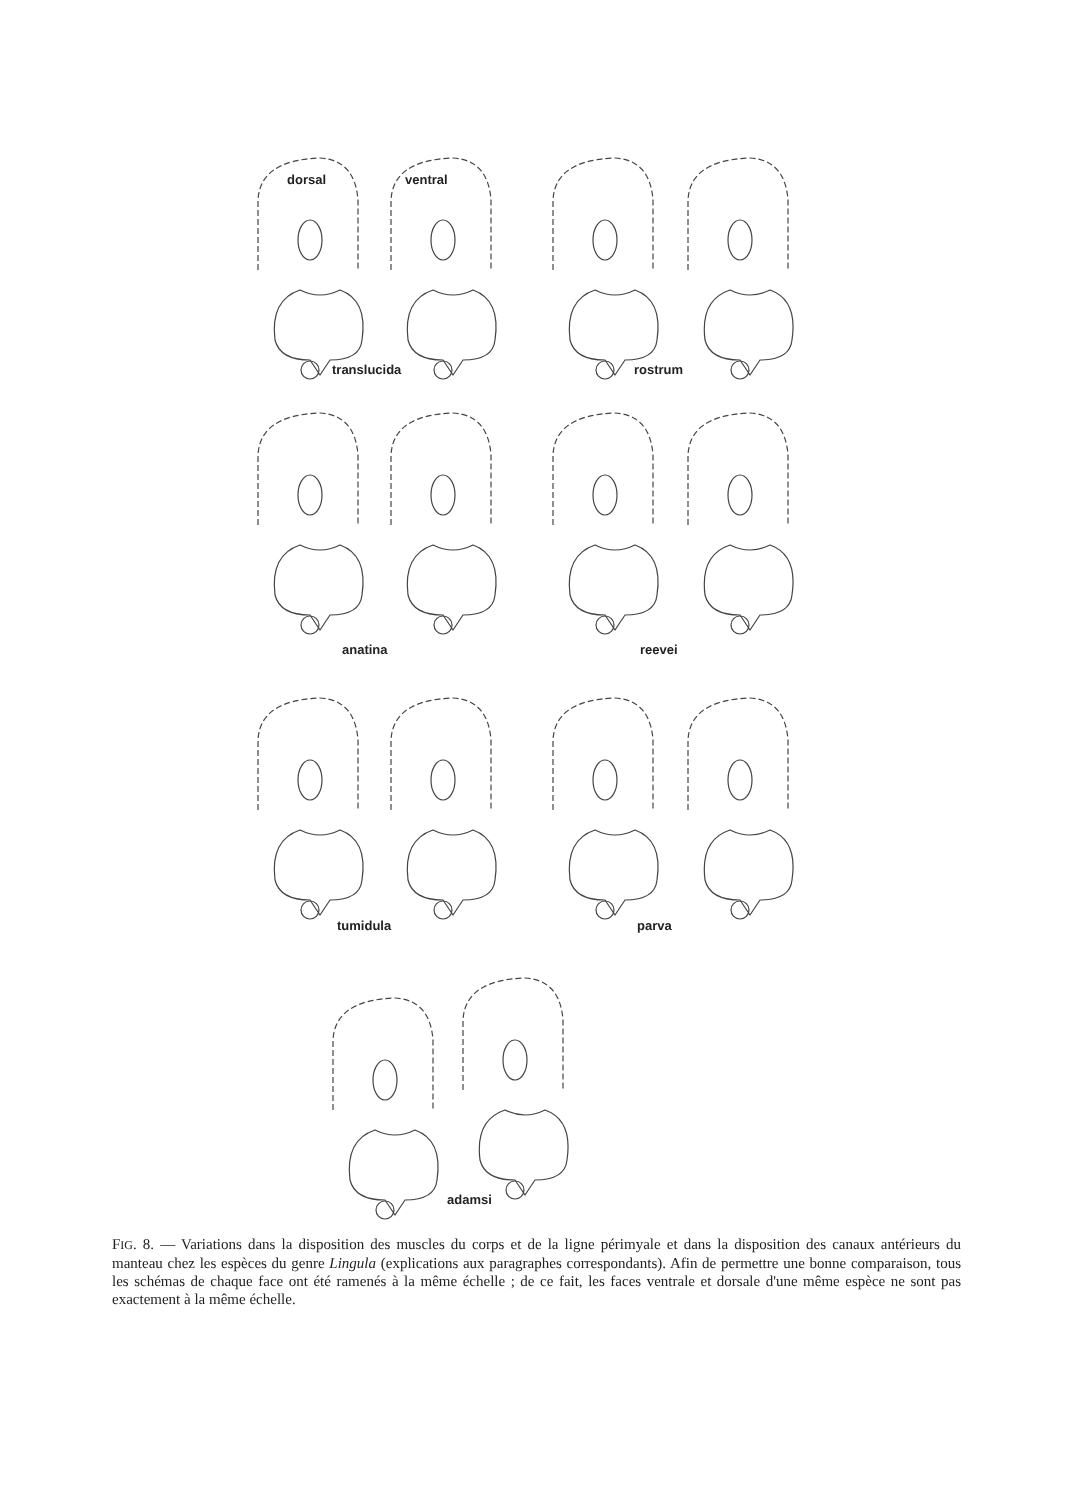dorsal ventral
translucida rostrum
anatina reevei
tumidula parva
adamsi
FIG. 8. — Variations dans la disposition des muscles du corps et de la ligne périmyale et dans la disposition des canaux antérieurs du manteau chez les espèces du genre Lingula (explications aux paragraphes correspondants). Afin de permettre une bonne comparaison, tous les schémas de chaque face ont été ramenés à la même échelle ; de ce fait, les faces ventrale et dorsale d'une même espèce ne sont pas exactement à la même échelle.